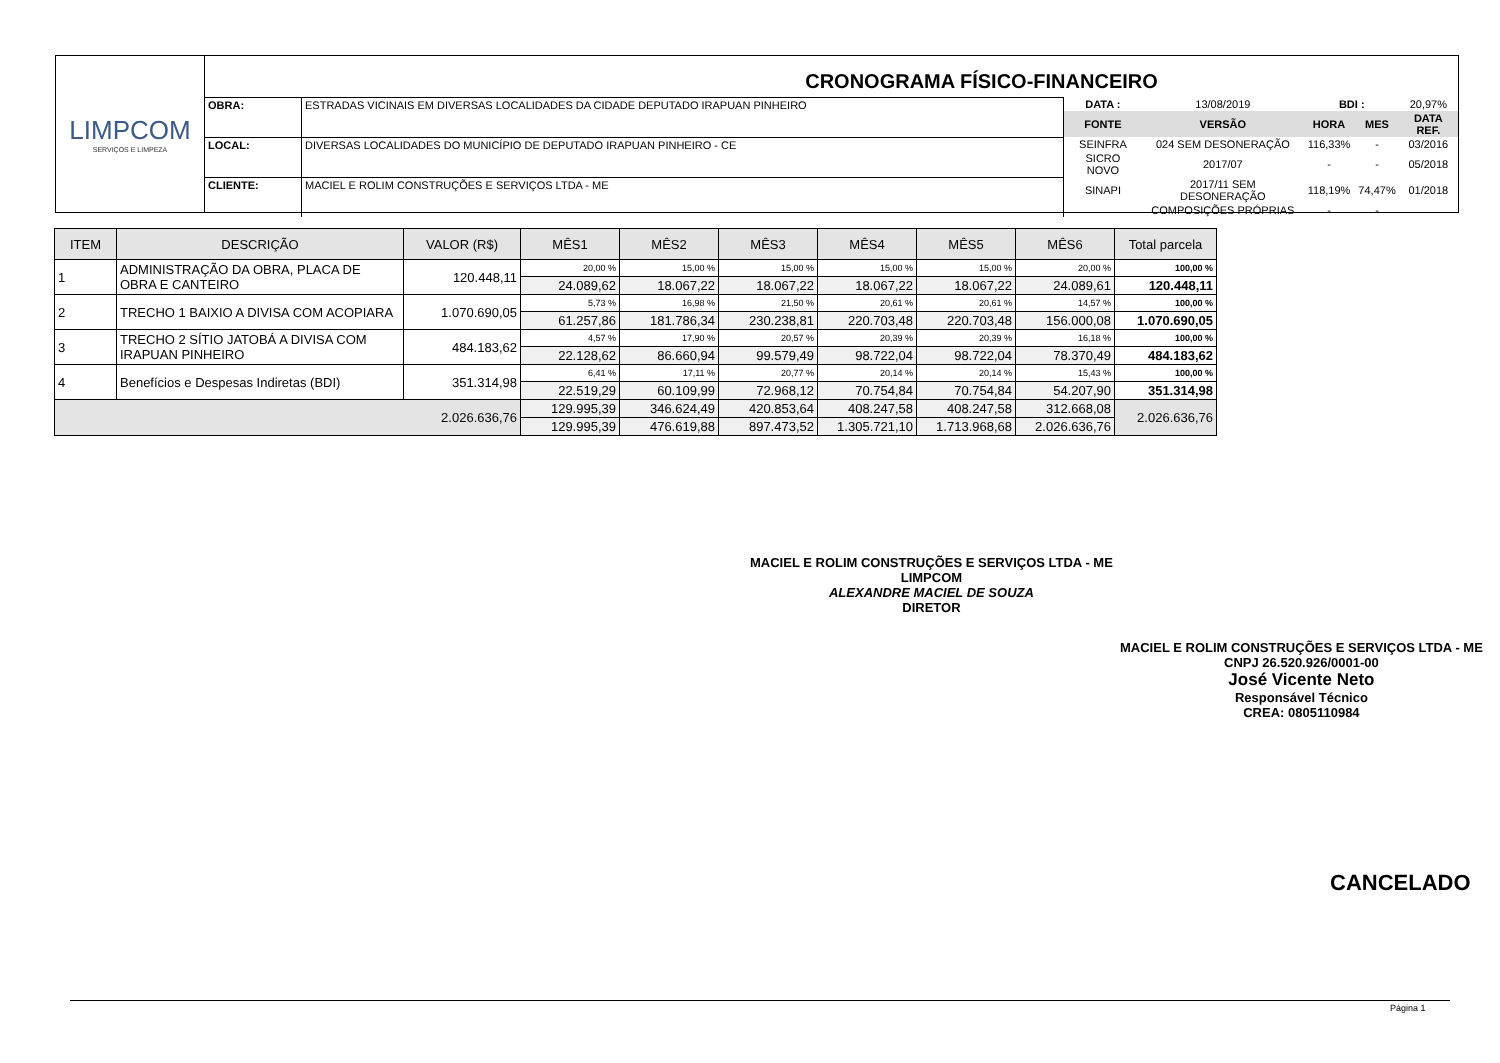LIMPCOM
SERVIÇOS E LIMPEZA
CRONOGRAMA FÍSICO-FINANCEIRO
| OBRA: | ESTRADAS VICINAIS EM DIVERSAS LOCALIDADES DA CIDADE DEPUTADO IRAPUAN PINHEIRO |
| LOCAL: | DIVERSAS LOCALIDADES DO MUNICÍPIO DE DEPUTADO IRAPUAN PINHEIRO - CE |
| CLIENTE: | MACIEL E ROLIM CONSTRUÇÕES E SERVIÇOS LTDA - ME |
| DATA : | 13/08/2019 | BDI : | | 20,97% |
| FONTE | VERSÃO | HORA | MES | DATA REF. |
| SEINFRA | 024 SEM DESONERAÇÃO | 116,33% | - | 03/2016 |
| SICRO NOVO | 2017/07 | - | - | 05/2018 |
| SINAPI | 2017/11 SEM DESONERAÇÃO | 118,19% | 74,47% | 01/2018 |
| | COMPOSIÇÕES PRÓPRIAS | - | - | |
| ITEM | DESCRIÇÃO | VALOR (R$) | MÊS1 | MÊS2 | MÊS3 | MÊS4 | MÊS5 | MÊS6 | Total parcela |
| --- | --- | --- | --- | --- | --- | --- | --- | --- | --- |
| 1 | ADMINISTRAÇÃO DA OBRA, PLACA DE OBRA E CANTEIRO | 120.448,11 | 20,00 % | 15,00 % | 15,00 % | 15,00 % | 15,00 % | 20,00 % | 100,00 % |
| | | | 24.089,62 | 18.067,22 | 18.067,22 | 18.067,22 | 18.067,22 | 24.089,61 | 120.448,11 |
| 2 | TRECHO 1 BAIXIO A DIVISA COM ACOPIARA | 1.070.690,05 | 5,73 % | 16,98 % | 21,50 % | 20,61 % | 20,61 % | 14,57 % | 100,00 % |
| | | | 61.257,86 | 181.786,34 | 230.238,81 | 220.703,48 | 220.703,48 | 156.000,08 | 1.070.690,05 |
| 3 | TRECHO 2 SÍTIO JATOBÁ A DIVISA COM IRAPUAN PINHEIRO | 484.183,62 | 4,57 % | 17,90 % | 20,57 % | 20,39 % | 20,39 % | 16,18 % | 100,00 % |
| | | | 22.128,62 | 86.660,94 | 99.579,49 | 98.722,04 | 98.722,04 | 78.370,49 | 484.183,62 |
| 4 | Benefícios e Despesas Indiretas (BDI) | 351.314,98 | 6,41 % | 17,11 % | 20,77 % | 20,14 % | 20,14 % | 15,43 % | 100,00 % |
| | | | 22.519,29 | 60.109,99 | 72.968,12 | 70.754,84 | 70.754,84 | 54.207,90 | 351.314,98 |
| 2.026.636,76 | | | 129.995,39 | 346.624,49 | 420.853,64 | 408.247,58 | 408.247,58 | 312.668,08 | 2.026.636,76 |
| | | | 129.995,39 | 476.619,88 | 897.473,52 | 1.305.721,10 | 1.713.968,68 | 2.026.636,76 | |
MACIEL E ROLIM CONSTRUÇÕES E SERVIÇOS LTDA - ME
LIMPCOM
ALEXANDRE MACIEL DE SOUZA
DIRETOR
MACIEL E ROLIM CONSTRUÇÕES E SERVIÇOS LTDA - ME
CNPJ 26.520.926/0001-00
José Vicente Neto
Responsável Técnico
CREA: 0805110984
CANCELADO
Página 1